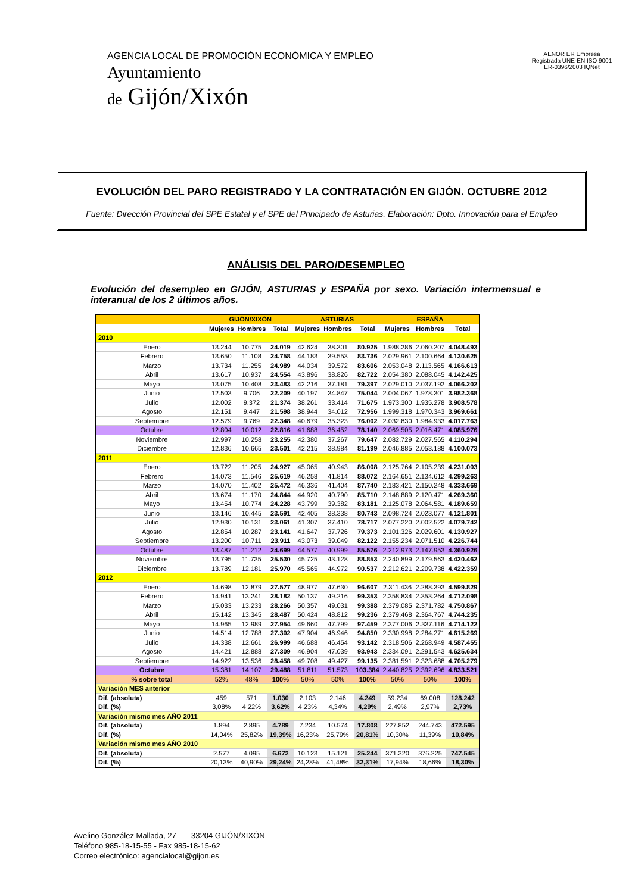AGENCIA LOCAL DE PROMOCIÓN ECONÓMICA Y EMPLEO
Ayuntamiento
de Gijón/Xixón
AENOR ER Empresa Registrada UNE-EN ISO 9001 ER-0396/2003 IQNet
EVOLUCIÓN DEL PARO REGISTRADO Y LA CONTRATACIÓN EN GIJÓN. OCTUBRE 2012
Fuente: Dirección Provincial del SPE Estatal y el SPE del Principado de Asturias. Elaboración: Dpto. Innovación para el Empleo
ANÁLISIS DEL PARO/DESEMPLEO
Evolución del desempleo en GIJÓN, ASTURIAS y ESPAÑA por sexo. Variación intermensual e interanual de los 2 últimos años.
| | GIJÓN/XIXÓN | | | ASTURIAS | | | ESPAÑA | | |
| --- | --- | --- | --- | --- | --- | --- | --- | --- | --- |
| | Mujeres | Hombres | Total | Mujeres | Hombres | Total | Mujeres | Hombres | Total |
| 2010 | | | | | | | | | |
| Enero | 13.244 | 10.775 | 24.019 | 42.624 | 38.301 | 80.925 | 1.988.286 | 2.060.207 | 4.048.493 |
| Febrero | 13.650 | 11.108 | 24.758 | 44.183 | 39.553 | 83.736 | 2.029.961 | 2.100.664 | 4.130.625 |
| Marzo | 13.734 | 11.255 | 24.989 | 44.034 | 39.572 | 83.606 | 2.053.048 | 2.113.565 | 4.166.613 |
| Abril | 13.617 | 10.937 | 24.554 | 43.896 | 38.826 | 82.722 | 2.054.380 | 2.088.045 | 4.142.425 |
| Mayo | 13.075 | 10.408 | 23.483 | 42.216 | 37.181 | 79.397 | 2.029.010 | 2.037.192 | 4.066.202 |
| Junio | 12.503 | 9.706 | 22.209 | 40.197 | 34.847 | 75.044 | 2.004.067 | 1.978.301 | 3.982.368 |
| Julio | 12.002 | 9.372 | 21.374 | 38.261 | 33.414 | 71.675 | 1.973.300 | 1.935.278 | 3.908.578 |
| Agosto | 12.151 | 9.447 | 21.598 | 38.944 | 34.012 | 72.956 | 1.999.318 | 1.970.343 | 3.969.661 |
| Septiembre | 12.579 | 9.769 | 22.348 | 40.679 | 35.323 | 76.002 | 2.032.830 | 1.984.933 | 4.017.763 |
| Octubre | 12.804 | 10.012 | 22.816 | 41.688 | 36.452 | 78.140 | 2.069.505 | 2.016.471 | 4.085.976 |
| Noviembre | 12.997 | 10.258 | 23.255 | 42.380 | 37.267 | 79.647 | 2.082.729 | 2.027.565 | 4.110.294 |
| Diciembre | 12.836 | 10.665 | 23.501 | 42.215 | 38.984 | 81.199 | 2.046.885 | 2.053.188 | 4.100.073 |
| 2011 | | | | | | | | | |
| Enero | 13.722 | 11.205 | 24.927 | 45.065 | 40.943 | 86.008 | 2.125.764 | 2.105.239 | 4.231.003 |
| Febrero | 14.073 | 11.546 | 25.619 | 46.258 | 41.814 | 88.072 | 2.164.651 | 2.134.612 | 4.299.263 |
| Marzo | 14.070 | 11.402 | 25.472 | 46.336 | 41.404 | 87.740 | 2.183.421 | 2.150.248 | 4.333.669 |
| Abril | 13.674 | 11.170 | 24.844 | 44.920 | 40.790 | 85.710 | 2.148.889 | 2.120.471 | 4.269.360 |
| Mayo | 13.454 | 10.774 | 24.228 | 43.799 | 39.382 | 83.181 | 2.125.078 | 2.064.581 | 4.189.659 |
| Junio | 13.146 | 10.445 | 23.591 | 42.405 | 38.338 | 80.743 | 2.098.724 | 2.023.077 | 4.121.801 |
| Julio | 12.930 | 10.131 | 23.061 | 41.307 | 37.410 | 78.717 | 2.077.220 | 2.002.522 | 4.079.742 |
| Agosto | 12.854 | 10.287 | 23.141 | 41.647 | 37.726 | 79.373 | 2.101.326 | 2.029.601 | 4.130.927 |
| Septiembre | 13.200 | 10.711 | 23.911 | 43.073 | 39.049 | 82.122 | 2.155.234 | 2.071.510 | 4.226.744 |
| Octubre | 13.487 | 11.212 | 24.699 | 44.577 | 40.999 | 85.576 | 2.212.973 | 2.147.953 | 4.360.926 |
| Noviembre | 13.795 | 11.735 | 25.530 | 45.725 | 43.128 | 88.853 | 2.240.899 | 2.179.563 | 4.420.462 |
| Diciembre | 13.789 | 12.181 | 25.970 | 45.565 | 44.972 | 90.537 | 2.212.621 | 2.209.738 | 4.422.359 |
| 2012 | | | | | | | | | |
| Enero | 14.698 | 12.879 | 27.577 | 48.977 | 47.630 | 96.607 | 2.311.436 | 2.288.393 | 4.599.829 |
| Febrero | 14.941 | 13.241 | 28.182 | 50.137 | 49.216 | 99.353 | 2.358.834 | 2.353.264 | 4.712.098 |
| Marzo | 15.033 | 13.233 | 28.266 | 50.357 | 49.031 | 99.388 | 2.379.085 | 2.371.782 | 4.750.867 |
| Abril | 15.142 | 13.345 | 28.487 | 50.424 | 48.812 | 99.236 | 2.379.468 | 2.364.767 | 4.744.235 |
| Mayo | 14.965 | 12.989 | 27.954 | 49.660 | 47.799 | 97.459 | 2.377.006 | 2.337.116 | 4.714.122 |
| Junio | 14.514 | 12.788 | 27.302 | 47.904 | 46.946 | 94.850 | 2.330.998 | 2.284.271 | 4.615.269 |
| Julio | 14.338 | 12.661 | 26.999 | 46.688 | 46.454 | 93.142 | 2.318.506 | 2.268.949 | 4.587.455 |
| Agosto | 14.421 | 12.888 | 27.309 | 46.904 | 47.039 | 93.943 | 2.334.091 | 2.291.543 | 4.625.634 |
| Septiembre | 14.922 | 13.536 | 28.458 | 49.708 | 49.427 | 99.135 | 2.381.591 | 2.323.688 | 4.705.279 |
| Octubre | 15.381 | 14.107 | 29.488 | 51.811 | 51.573 | 103.384 | 2.440.825 | 2.392.696 | 4.833.521 |
| % sobre total | 52% | 48% | 100% | 50% | 50% | 100% | 50% | 50% | 100% |
| Variación MES anterior | | | | | | | | | |
| Dif. (absoluta) | 459 | 571 | 1.030 | 2.103 | 2.146 | 4.249 | 59.234 | 69.008 | 128.242 |
| Dif. (%) | 3,08% | 4,22% | 3,62% | 4,23% | 4,34% | 4,29% | 2,49% | 2,97% | 2,73% |
| Variación mismo mes AÑO 2011 | | | | | | | | | |
| Dif. (absoluta) | 1.894 | 2.895 | 4.789 | 7.234 | 10.574 | 17.808 | 227.852 | 244.743 | 472.595 |
| Dif. (%) | 14,04% | 25,82% | 19,39% | 16,23% | 25,79% | 20,81% | 10,30% | 11,39% | 10,84% |
| Variación mismo mes AÑO 2010 | | | | | | | | | |
| Dif. (absoluta) | 2.577 | 4.095 | 6.672 | 10.123 | 15.121 | 25.244 | 371.320 | 376.225 | 747.545 |
| Dif. (%) | 20,13% | 40,90% | 29,24% | 24,28% | 41,48% | 32,31% | 17,94% | 18,66% | 18,30% |
Avelino González Mallada, 27 33204 GIJÓN/XIXÓN
Teléfono 985-18-15-55 - Fax 985-18-15-62
Correo electrónico: agencialocal@gijon.es